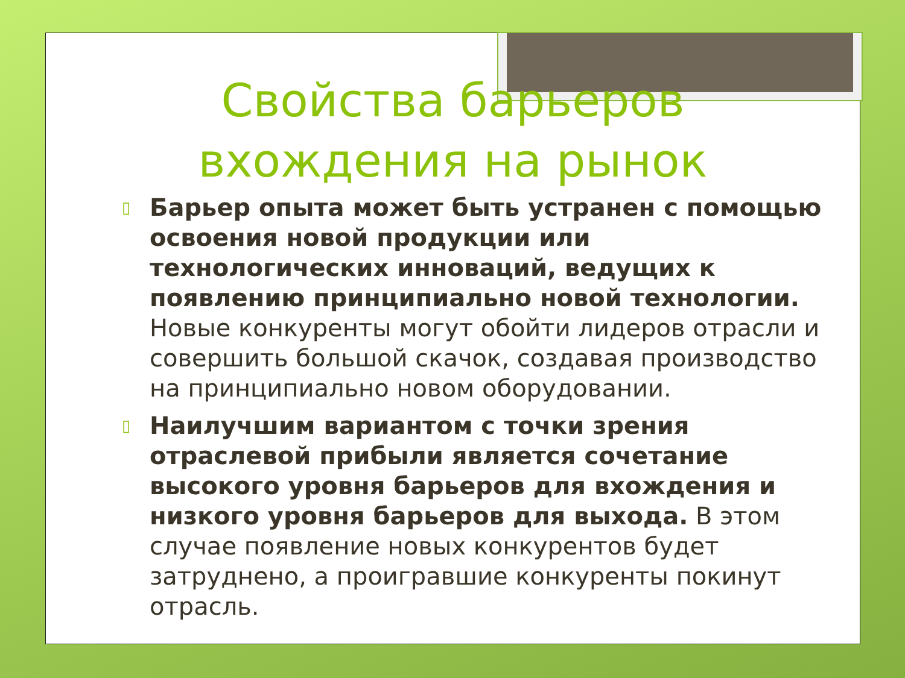Свойства барьеров
вхождения на рынок
▯ Барьер опыта может быть устранен с помощью освоения новой продукции или технологических инноваций, ведущих к появлению принципиально новой технологии. Новые конкуренты могут обойти лидеров отрасли и совершить большой скачок, создавая производство на принципиально новом оборудовании.
▯ Наилучшим вариантом с точки зрения отраслевой прибыли является сочетание высокого уровня барьеров для вхождения и низкого уровня барьеров для выхода. В этом случае появление новых конкурентов будет затруднено, а проигравшие конкуренты покинут отрасль.